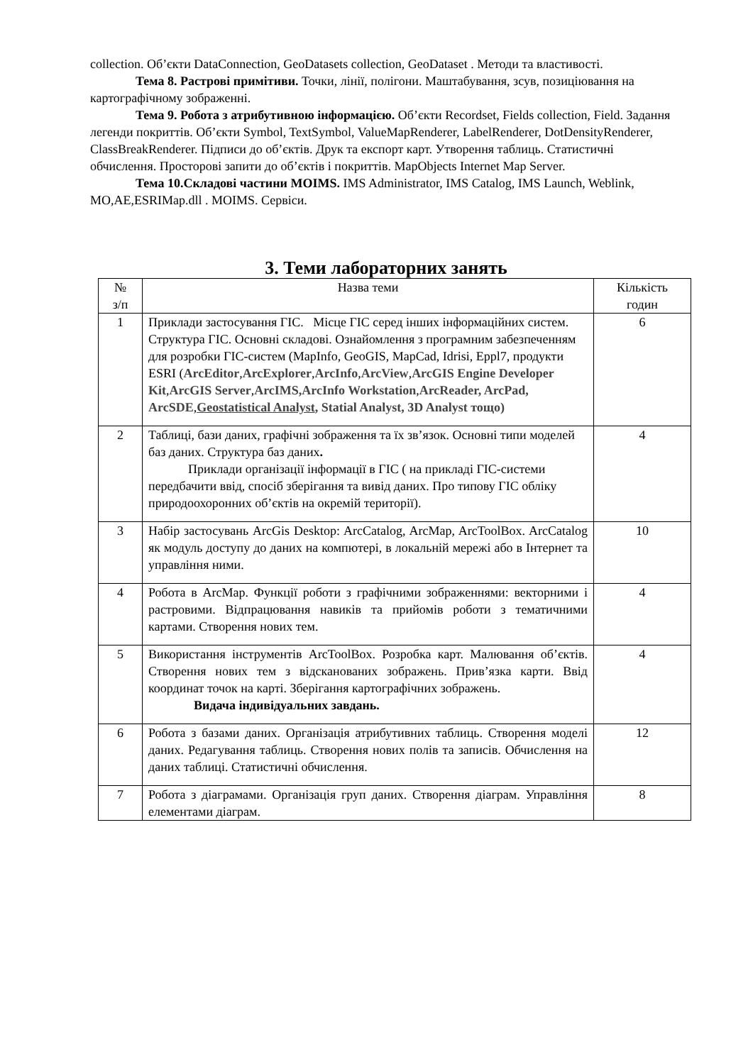collection. Об’єкти DataConnection, GeoDatasets collection, GeoDataset . Методи та властивості.
Тема 8. Растрові примітиви. Точки, лінії, полігони. Маштабування, зсув, позиціювання на картографічному зображенні.
Тема 9. Робота з атрибутивною інформацією. Об’єкти Recordset, Fields collection, Field. Задання легенди покриттів. Об’єкти Symbol, TextSymbol, ValueMapRenderer, LabelRenderer, DotDensityRenderer, ClassBreakRenderer. Підписи до об’єктів. Друк та експорт карт. Утворення таблиць. Статистичні обчислення. Просторові запити до об’єктів і покриттів. MapObjects Internet Map Server.
Тема 10.Складові частини MOIMS. IMS Administrator, IMS Catalog, IMS Launch, Weblink, MO,AE,ESRIMap.dll . MOIMS. Сервіси.
3. Теми лабораторних занять
| № з/п | Назва теми | Кількість годин |
| 1 | Приклади застосування ГІС. Місце ГІС серед інших інформаційних систем. Структура ГІС. Основні складові. Ознайомлення з програмним забезпеченням для розробки ГІС-систем (MapInfo, GeoGIS, MapCad, Idrisi, Eppl7, продукти ESRI ( ArcEditor , ArcExplorer , ArcInfo , ArcView , ArcGIS Engine Developer Kit , ArcGIS Server , ArcIMS,ArcInfo Workstation , ArcReader, ArcPad, ArcSDE , Geostatistical Analyst , Statial Analyst, 3D Analyst тощо) | 6 |
| 2 | Таблиці, бази даних, графічні зображення та їх зв’язок. Основні типи моделей баз даних. Структура баз даних . Приклади організації інформації в ГІС ( на прикладі ГІС-системи передбачити ввід, спосіб зберігання та вивід даних. Про типову ГІС обліку природоохоронних об’єктів на окремій території). | 4 |
| 3 | Набір застосувань ArcGis Desktop: ArcCatalog, ArcMap, ArcToolBox. ArcCatalog як модуль доступу до даних на компютері, в локальній мережі або в Інтернет та управління ними. | 10 |
| 4 | Робота в ArcMap. Функції роботи з графічними зображеннями: векторними і растровими. Відпрацювання навиків та прийомів роботи з тематичними картами. Створення нових тем. | 4 |
| 5 | Використання інструментів ArcToolBox. Розробка карт. Малювання об’єктів. Створення нових тем з відсканованих зображень. Прив’язка карти. Ввід координат точок на карті. Зберігання картографічних зображень. Видача індивідуальних завдань. | 4 |
| 6 | Робота з базами даних. Організація атрибутивних таблиць. Створення моделі даних. Редагування таблиць. Створення нових полів та записів. Обчислення на даних таблиці. Статистичні обчислення. | 12 |
| 7 | Робота з діаграмами. Організація груп даних. Створення діаграм. Управління елементами діаграм. | 8 |